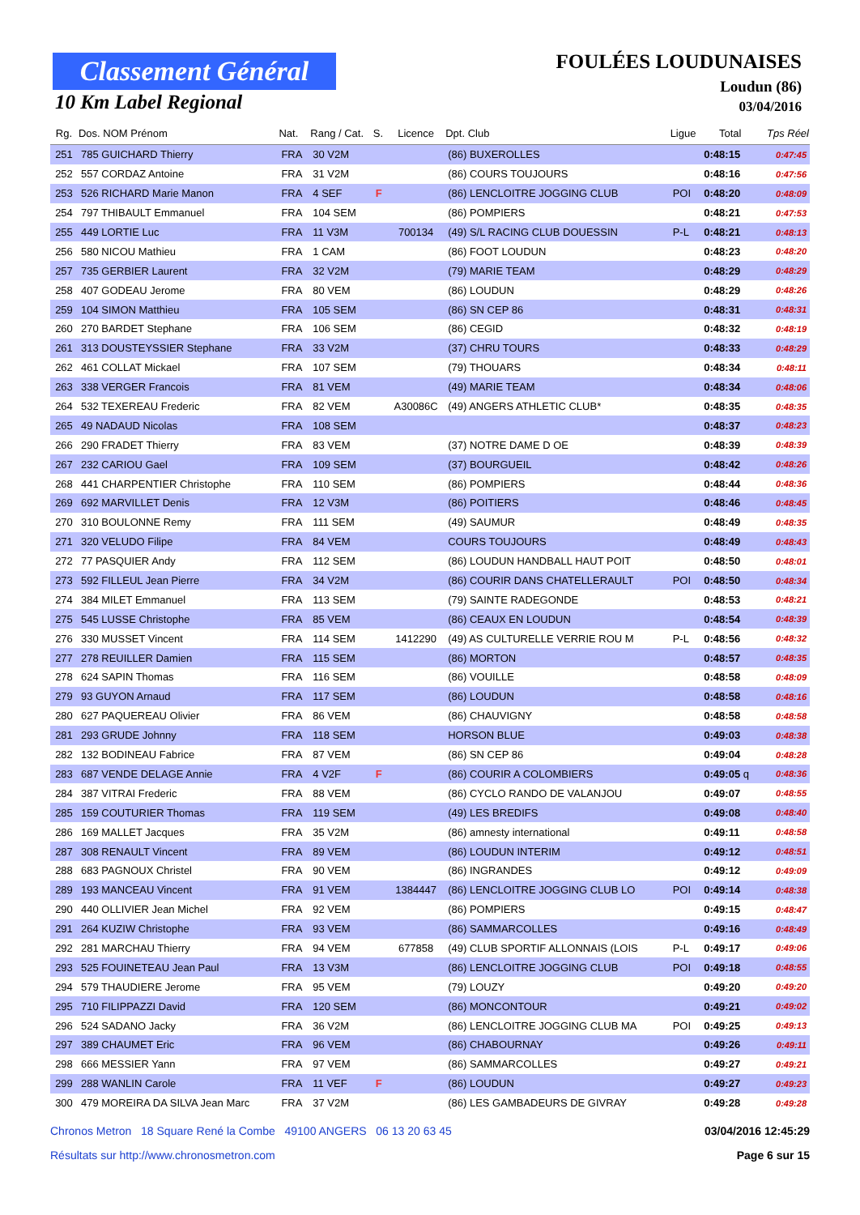Classement Général
10 Km Label Regional
FOULÉES LOUDUNAISES
Loudun (86)
03/04/2016
| Rg. | Dos. NOM Prénom | Nat. | Rang / Cat. | S. | Licence | Dpt. Club | Ligue | Total | Tps Réel |
| --- | --- | --- | --- | --- | --- | --- | --- | --- | --- |
| 251 | 785 GUICHARD Thierry | FRA | 30 V2M | | | (86) BUXEROLLES | | 0:48:15 | 0:47:45 |
| 252 | 557 CORDAZ Antoine | FRA | 31 V2M | | | (86) COURS TOUJOURS | | 0:48:16 | 0:47:56 |
| 253 | 526 RICHARD Marie Manon | FRA | 4 SEF | F | | (86) LENCLOITRE JOGGING CLUB | POI | 0:48:20 | 0:48:09 |
| 254 | 797 THIBAULT Emmanuel | FRA | 104 SEM | | | (86) POMPIERS | | 0:48:21 | 0:47:53 |
| 255 | 449 LORTIE Luc | FRA | 11 V3M | | 700134 | (49) S/L RACING CLUB DOUESSIN | P-L | 0:48:21 | 0:48:13 |
| 256 | 580 NICOU Mathieu | FRA | 1 CAM | | | (86) FOOT LOUDUN | | 0:48:23 | 0:48:20 |
| 257 | 735 GERBIER Laurent | FRA | 32 V2M | | | (79) MARIE TEAM | | 0:48:29 | 0:48:29 |
| 258 | 407 GODEAU Jerome | FRA | 80 VEM | | | (86) LOUDUN | | 0:48:29 | 0:48:26 |
| 259 | 104 SIMON Matthieu | FRA | 105 SEM | | | (86) SN CEP 86 | | 0:48:31 | 0:48:31 |
| 260 | 270 BARDET Stephane | FRA | 106 SEM | | | (86) CEGID | | 0:48:32 | 0:48:19 |
| 261 | 313 DOUSTEYSSIER Stephane | FRA | 33 V2M | | | (37) CHRU TOURS | | 0:48:33 | 0:48:29 |
| 262 | 461 COLLAT Mickael | FRA | 107 SEM | | | (79) THOUARS | | 0:48:34 | 0:48:11 |
| 263 | 338 VERGER Francois | FRA | 81 VEM | | | (49) MARIE TEAM | | 0:48:34 | 0:48:06 |
| 264 | 532 TEXEREAU Frederic | FRA | 82 VEM | | A30086C | (49) ANGERS ATHLETIC CLUB* | | 0:48:35 | 0:48:35 |
| 265 | 49 NADAUD Nicolas | FRA | 108 SEM | | | | | 0:48:37 | 0:48:23 |
| 266 | 290 FRADET Thierry | FRA | 83 VEM | | | (37) NOTRE DAME D OE | | 0:48:39 | 0:48:39 |
| 267 | 232 CARIOU Gael | FRA | 109 SEM | | | (37) BOURGUEIL | | 0:48:42 | 0:48:26 |
| 268 | 441 CHARPENTIER Christophe | FRA | 110 SEM | | | (86) POMPIERS | | 0:48:44 | 0:48:36 |
| 269 | 692 MARVILLET Denis | FRA | 12 V3M | | | (86) POITIERS | | 0:48:46 | 0:48:45 |
| 270 | 310 BOULONNE Remy | FRA | 111 SEM | | | (49) SAUMUR | | 0:48:49 | 0:48:35 |
| 271 | 320 VELUDO Filipe | FRA | 84 VEM | | | COURS TOUJOURS | | 0:48:49 | 0:48:43 |
| 272 | 77 PASQUIER Andy | FRA | 112 SEM | | | (86) LOUDUN HANDBALL HAUT POIT | | 0:48:50 | 0:48:01 |
| 273 | 592 FILLEUL Jean Pierre | FRA | 34 V2M | | | (86) COURIR DANS CHATELLERAULT | POI | 0:48:50 | 0:48:34 |
| 274 | 384 MILET Emmanuel | FRA | 113 SEM | | | (79) SAINTE RADEGONDE | | 0:48:53 | 0:48:21 |
| 275 | 545 LUSSE Christophe | FRA | 85 VEM | | | (86) CEAUX EN LOUDUN | | 0:48:54 | 0:48:39 |
| 276 | 330 MUSSET Vincent | FRA | 114 SEM | | 1412290 | (49) AS CULTURELLE VERRIE ROU M | P-L | 0:48:56 | 0:48:32 |
| 277 | 278 REUILLER Damien | FRA | 115 SEM | | | (86) MORTON | | 0:48:57 | 0:48:35 |
| 278 | 624 SAPIN Thomas | FRA | 116 SEM | | | (86) VOUILLE | | 0:48:58 | 0:48:09 |
| 279 | 93 GUYON Arnaud | FRA | 117 SEM | | | (86) LOUDUN | | 0:48:58 | 0:48:16 |
| 280 | 627 PAQUEREAU Olivier | FRA | 86 VEM | | | (86) CHAUVIGNY | | 0:48:58 | 0:48:58 |
| 281 | 293 GRUDE Johnny | FRA | 118 SEM | | | HORSON BLUE | | 0:49:03 | 0:48:38 |
| 282 | 132 BODINEAU Fabrice | FRA | 87 VEM | | | (86) SN CEP 86 | | 0:49:04 | 0:48:28 |
| 283 | 687 VENDE DELAGE Annie | FRA | 4 V2F | F | | (86) COURIR A COLOMBIERS | | 0:49:05 q | 0:48:36 |
| 284 | 387 VITRAI Frederic | FRA | 88 VEM | | | (86) CYCLO RANDO DE VALANJOU | | 0:49:07 | 0:48:55 |
| 285 | 159 COUTURIER Thomas | FRA | 119 SEM | | | (49) LES BREDIFS | | 0:49:08 | 0:48:40 |
| 286 | 169 MALLET Jacques | FRA | 35 V2M | | | (86) amnesty international | | 0:49:11 | 0:48:58 |
| 287 | 308 RENAULT Vincent | FRA | 89 VEM | | | (86) LOUDUN INTERIM | | 0:49:12 | 0:48:51 |
| 288 | 683 PAGNOUX Christel | FRA | 90 VEM | | | (86) INGRANDES | | 0:49:12 | 0:49:09 |
| 289 | 193 MANCEAU Vincent | FRA | 91 VEM | | 1384447 | (86) LENCLOITRE JOGGING CLUB LO | POI | 0:49:14 | 0:48:38 |
| 290 | 440 OLLIVIER Jean Michel | FRA | 92 VEM | | | (86) POMPIERS | | 0:49:15 | 0:48:47 |
| 291 | 264 KUZIW Christophe | FRA | 93 VEM | | | (86) SAMMARCOLLES | | 0:49:16 | 0:48:49 |
| 292 | 281 MARCHAU Thierry | FRA | 94 VEM | | 677858 | (49) CLUB SPORTIF ALLONNAIS (LOIS | P-L | 0:49:17 | 0:49:06 |
| 293 | 525 FOUINETEAU Jean Paul | FRA | 13 V3M | | | (86) LENCLOITRE JOGGING CLUB | POI | 0:49:18 | 0:48:55 |
| 294 | 579 THAUDIERE Jerome | FRA | 95 VEM | | | (79) LOUZY | | 0:49:20 | 0:49:20 |
| 295 | 710 FILIPPAZZI David | FRA | 120 SEM | | | (86) MONCONTOUR | | 0:49:21 | 0:49:02 |
| 296 | 524 SADANO Jacky | FRA | 36 V2M | | | (86) LENCLOITRE JOGGING CLUB MA | POI | 0:49:25 | 0:49:13 |
| 297 | 389 CHAUMET Eric | FRA | 96 VEM | | | (86) CHABOURNAY | | 0:49:26 | 0:49:11 |
| 298 | 666 MESSIER Yann | FRA | 97 VEM | | | (86) SAMMARCOLLES | | 0:49:27 | 0:49:21 |
| 299 | 288 WANLIN Carole | FRA | 11 VEF | F | | (86) LOUDUN | | 0:49:27 | 0:49:23 |
| 300 | 479 MOREIRA DA SILVA Jean Marc | FRA | 37 V2M | | | (86) LES GAMBADEURS DE GIVRAY | | 0:49:28 | 0:49:28 |
Chronos Metron 18 Square René la Combe 49100 ANGERS 06 13 20 63 45 03/04/2016 12:45:29
Résultats sur http://www.chronosmetron.com Page 6 sur 15